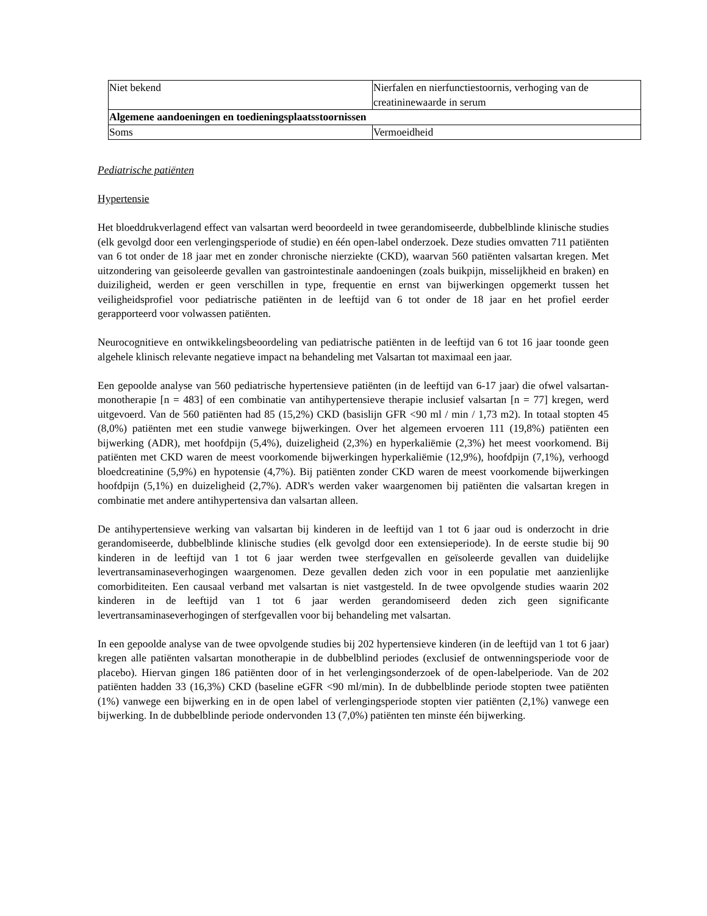| Niet bekend | Nierfalen en nierfunctiestoornis, verhoging van de creatininewaarde in serum |
| Algemene aandoeningen en toedieningsplaatsstoornissen | |
| Soms | Vermoeidheid |
Pediatrische patiënten
Hypertensie
Het bloeddrukverlagend effect van valsartan werd beoordeeld in twee gerandomiseerde, dubbelblinde klinische studies (elk gevolgd door een verlengingsperiode of studie) en één open-label onderzoek. Deze studies omvatten 711 patiënten van 6 tot onder de 18 jaar met en zonder chronische nierziekte (CKD), waarvan 560 patiënten valsartan kregen. Met uitzondering van geisoleerde gevallen van gastrointestinale aandoeningen (zoals buikpijn, misselijkheid en braken) en duiziligheid, werden er geen verschillen in type, frequentie en ernst van bijwerkingen opgemerkt tussen het veiligheidsprofiel voor pediatrische patiënten in de leeftijd van 6 tot onder de 18 jaar en het profiel eerder gerapporteerd voor volwassen patiënten.
Neurocognitieve en ontwikkelingsbeoordeling van pediatrische patiënten in de leeftijd van 6 tot 16 jaar toonde geen algehele klinisch relevante negatieve impact na behandeling met Valsartan tot maximaal een jaar.
Een gepoolde analyse van 560 pediatrische hypertensieve patiënten (in de leeftijd van 6-17 jaar) die ofwel valsartan-monotherapie [n = 483] of een combinatie van antihypertensieve therapie inclusief valsartan [n = 77] kregen, werd uitgevoerd. Van de 560 patiënten had 85 (15,2%) CKD (basislijn GFR <90 ml / min / 1,73 m2). In totaal stopten 45 (8,0%) patiënten met een studie vanwege bijwerkingen. Over het algemeen ervoeren 111 (19,8%) patiënten een bijwerking (ADR), met hoofdpijn (5,4%), duizeligheid (2,3%) en hyperkaliëmie (2,3%) het meest voorkomend. Bij patiënten met CKD waren de meest voorkomende bijwerkingen hyperkaliëmie (12,9%), hoofdpijn (7,1%), verhoogd bloedcreatinine (5,9%) en hypotensie (4,7%). Bij patiënten zonder CKD waren de meest voorkomende bijwerkingen hoofdpijn (5,1%) en duizeligheid (2,7%). ADR's werden vaker waargenomen bij patiënten die valsartan kregen in combinatie met andere antihypertensiva dan valsartan alleen.
De antihypertensieve werking van valsartan bij kinderen in de leeftijd van 1 tot 6 jaar oud is onderzocht in drie gerandomiseerde, dubbelblinde klinische studies (elk gevolgd door een extensieperiode). In de eerste studie bij 90 kinderen in de leeftijd van 1 tot 6 jaar werden twee sterfgevallen en geïsoleerde gevallen van duidelijke levertransaminaseverhogingen waargenomen. Deze gevallen deden zich voor in een populatie met aanzienlijke comorbiditeiten. Een causaal verband met valsartan is niet vastgesteld. In de twee opvolgende studies waarin 202 kinderen in de leeftijd van 1 tot 6 jaar werden gerandomiseerd deden zich geen significante levertransaminaseverhogingen of sterfgevallen voor bij behandeling met valsartan.
In een gepoolde analyse van de twee opvolgende studies bij 202 hypertensieve kinderen (in de leeftijd van 1 tot 6 jaar) kregen alle patiënten valsartan monotherapie in de dubbelblind periodes (exclusief de ontwenningsperiode voor de placebo). Hiervan gingen 186 patiënten door of in het verlengingsonderzoek of de open-labelperiode. Van de 202 patiënten hadden 33 (16,3%) CKD (baseline eGFR <90 ml/min). In de dubbelblinde periode stopten twee patiënten (1%) vanwege een bijwerking en in de open label of verlengingsperiode stopten vier patiënten (2,1%) vanwege een bijwerking. In de dubbelblinde periode ondervonden 13 (7,0%) patiënten ten minste één bijwerking.